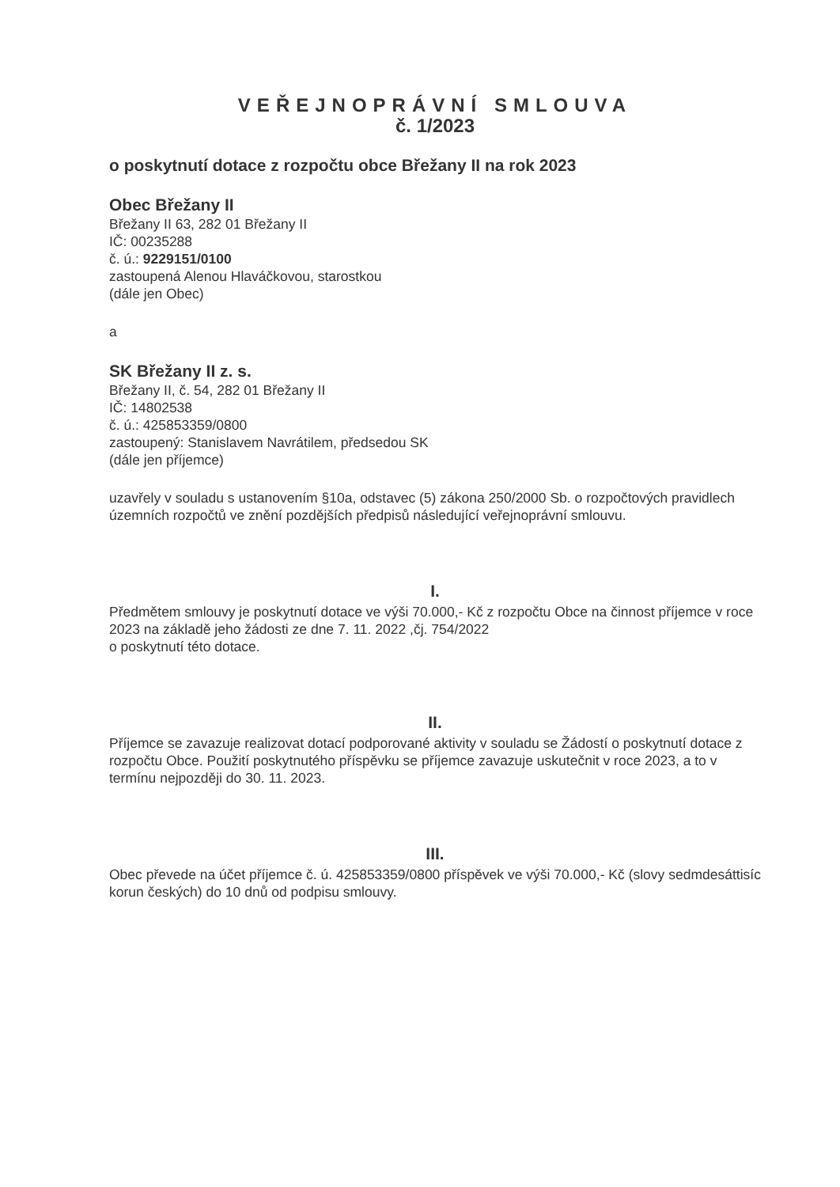VEŘEJNOPRÁVNÍ SMLOUVA
č. 1/2023
o poskytnutí dotace z rozpočtu obce Břežany II na rok 2023
Obec Břežany II
Břežany II 63, 282 01 Břežany II
IČ: 00235288
č. ú.: 9229151/0100
zastoupená Alenou Hlaváčkovou, starostkou
(dále jen Obec)
a
SK Břežany II z. s.
Břežany II, č. 54, 282 01 Břežany II
IČ: 14802538
č. ú.: 425853359/0800
zastoupený: Stanislavem Navrátilem, předsedou SK
(dále jen příjemce)
uzavřely v souladu s ustanovením §10a, odstavec (5) zákona 250/2000 Sb. o rozpočtových pravidlech územních rozpočtů ve znění pozdějších předpisů následující veřejnoprávní smlouvu.
I.
Předmětem smlouvy je poskytnutí dotace ve výši 70.000,- Kč z rozpočtu Obce na činnost příjemce v roce 2023 na základě jeho žádosti ze dne 7. 11. 2022 ,čj. 754/2022
o poskytnutí této dotace.
II.
Příjemce se zavazuje realizovat dotací podporované aktivity v souladu se Žádostí o poskytnutí dotace z rozpočtu Obce. Použití poskytnutého příspěvku se příjemce zavazuje uskutečnit v roce 2023, a to v termínu nejpozději do 30. 11. 2023.
III.
Obec převede na účet příjemce č. ú. 425853359/0800 příspěvek ve výši 70.000,- Kč (slovy sedmdesáttisíc korun českých) do 10 dnů od podpisu smlouvy.